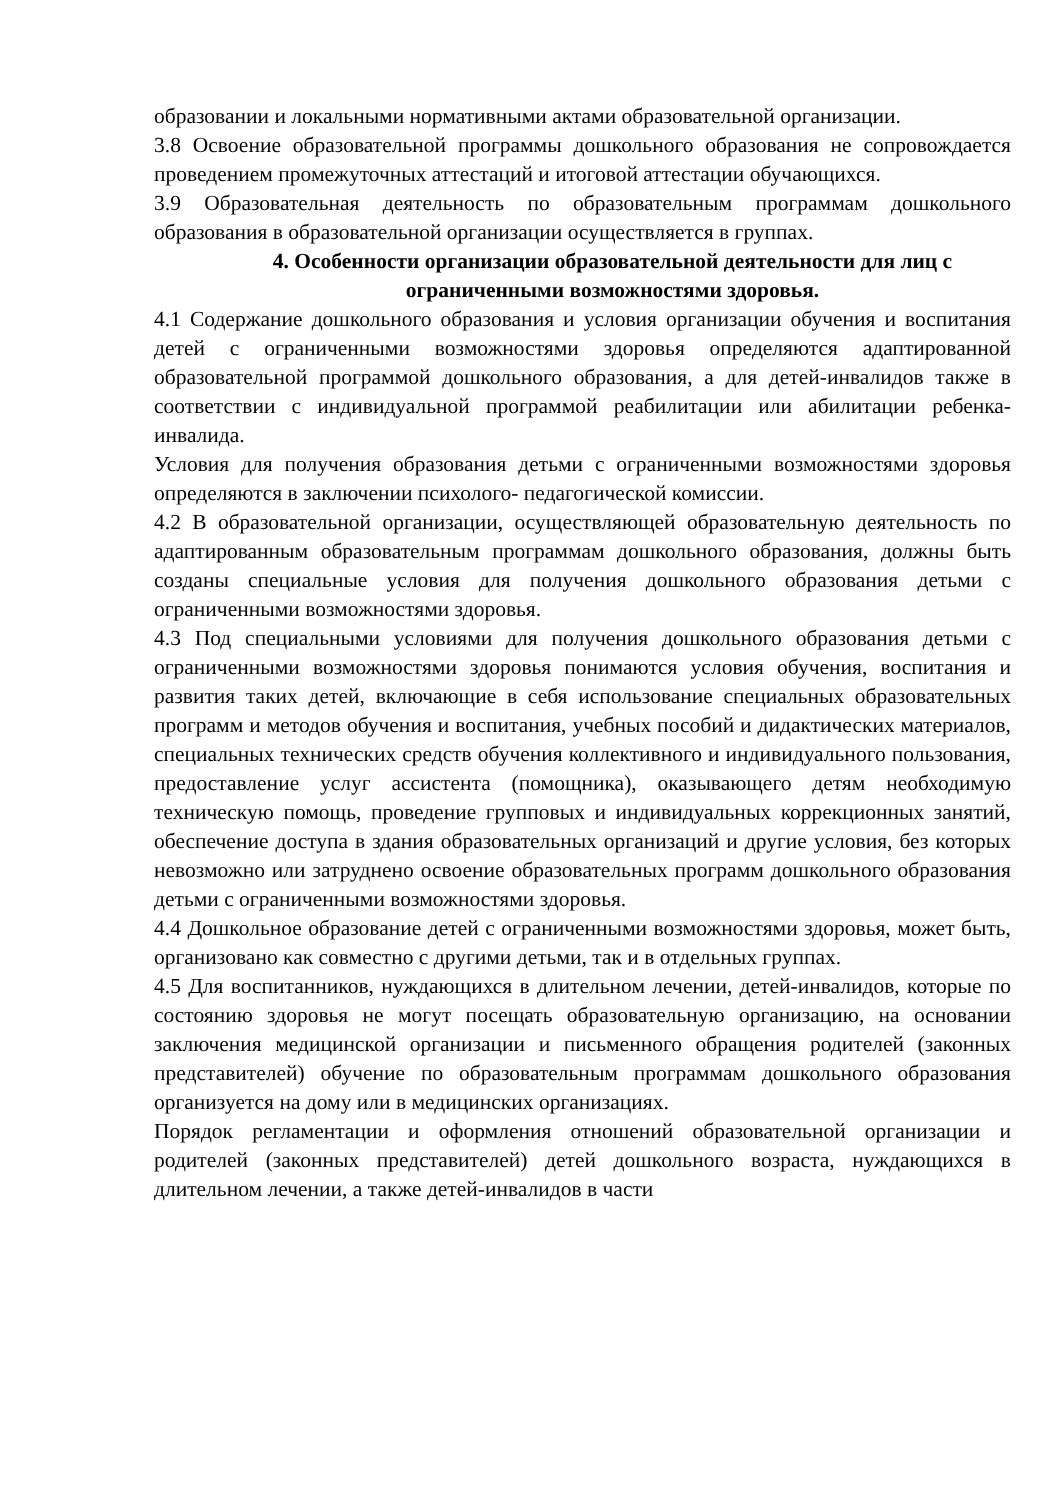образовании и локальными нормативными актами образовательной организации.
3.8 Освоение образовательной программы дошкольного образования не сопровождается проведением промежуточных аттестаций и итоговой аттестации обучающихся.
3.9 Образовательная деятельность по образовательным программам дошкольного образования в образовательной организации осуществляется в группах.
4. Особенности организации образовательной деятельности для лиц с ограниченными возможностями здоровья.
4.1 Содержание дошкольного образования и условия организации обучения и воспитания детей с ограниченными возможностями здоровья определяются адаптированной образовательной программой дошкольного образования, а для детей-инвалидов также в соответствии с индивидуальной программой реабилитации или абилитации ребенка-инвалида.
Условия для получения образования детьми с ограниченными возможностями здоровья определяются в заключении психолого- педагогической комиссии.
4.2 В образовательной организации, осуществляющей образовательную деятельность по адаптированным образовательным программам дошкольного образования, должны быть созданы специальные условия для получения дошкольного образования детьми с ограниченными возможностями здоровья.
4.3 Под специальными условиями для получения дошкольного образования детьми с ограниченными возможностями здоровья понимаются условия обучения, воспитания и развития таких детей, включающие в себя использование специальных образовательных программ и методов обучения и воспитания, учебных пособий и дидактических материалов, специальных технических средств обучения коллективного и индивидуального пользования, предоставление услуг ассистента (помощника), оказывающего детям необходимую техническую помощь, проведение групповых и индивидуальных коррекционных занятий, обеспечение доступа в здания образовательных организаций и другие условия, без которых невозможно или затруднено освоение образовательных программ дошкольного образования детьми с ограниченными возможностями здоровья.
4.4 Дошкольное образование детей с ограниченными возможностями здоровья, может быть, организовано как совместно с другими детьми, так и в отдельных группах.
4.5 Для воспитанников, нуждающихся в длительном лечении, детей-инвалидов, которые по состоянию здоровья не могут посещать образовательную организацию, на основании заключения медицинской организации и письменного обращения родителей (законных представителей) обучение по образовательным программам дошкольного образования организуется на дому или в медицинских организациях.
Порядок регламентации и оформления отношений образовательной организации и родителей (законных представителей) детей дошкольного возраста, нуждающихся в длительном лечении, а также детей-инвалидов в части